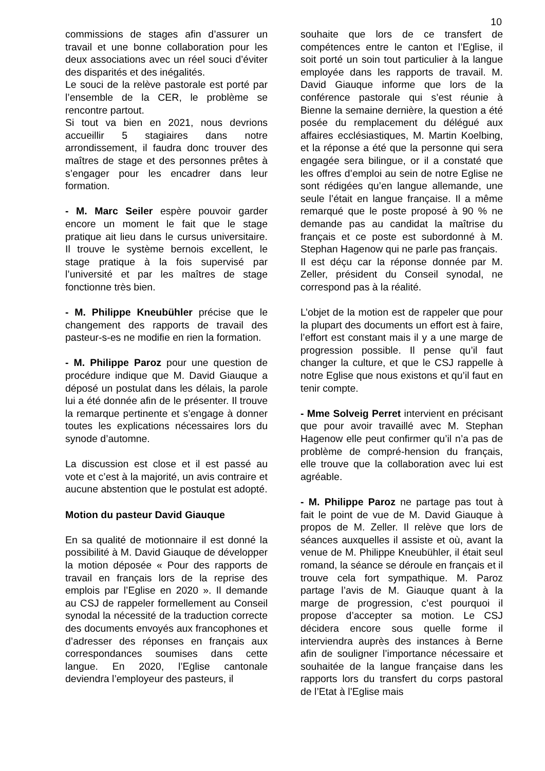10
commissions de stages afin d’assurer un travail et une bonne collaboration pour les deux associations avec un réel souci d’éviter des disparités et des inégalités.
Le souci de la relève pastorale est porté par l’ensemble de la CER, le problème se rencontre partout.
Si tout va bien en 2021, nous devrions accueillir 5 stagiaires dans notre arrondissement, il faudra donc trouver des maîtres de stage et des personnes prêtes à s’engager pour les encadrer dans leur formation.
- M. Marc Seiler espère pouvoir garder encore un moment le fait que le stage pratique ait lieu dans le cursus universitaire. Il trouve le système bernois excellent, le stage pratique à la fois supervisé par l’université et par les maîtres de stage fonctionne très bien.
- M. Philippe Kneubühler précise que le changement des rapports de travail des pasteur-s-es ne modifie en rien la formation.
- M. Philippe Paroz pour une question de procédure indique que M. David Giauque a déposé un postulat dans les délais, la parole lui a été donnée afin de le présenter. Il trouve la remarque pertinente et s’engage à donner toutes les explications nécessaires lors du synode d’automne.
La discussion est close et il est passé au vote et c’est à la majorité, un avis contraire et aucune abstention que le postulat est adopté.
Motion du pasteur David Giauque
En sa qualité de motionnaire il est donné la possibilité à M. David Giauque de développer la motion déposée « Pour des rapports de travail en français lors de la reprise des emplois par l’Eglise en 2020 ». Il demande au CSJ de rappeler formellement au Conseil synodal la nécessité de la traduction correcte des documents envoyés aux francophones et d’adresser des réponses en français aux correspondances soumises dans cette langue. En 2020, l’Eglise cantonale deviendra l’employeur des pasteurs, il
souhaite que lors de ce transfert de compétences entre le canton et l’Eglise, il soit porté un soin tout particulier à la langue employée dans les rapports de travail. M. David Giauque informe que lors de la conférence pastorale qui s’est réunie à Bienne la semaine dernière, la question a été posée du remplacement du délégué aux affaires ecclésiastiques, M. Martin Koelbing, et la réponse a été que la personne qui sera engagée sera bilingue, or il a constaté que les offres d’emploi au sein de notre Eglise ne sont rédigées qu’en langue allemande, une seule l’était en langue française. Il a même remarqué que le poste proposé à 90 % ne demande pas au candidat la maîtrise du français et ce poste est subordonné à M. Stephan Hagenow qui ne parle pas français.
Il est déçu car la réponse donnée par M. Zeller, président du Conseil synodal, ne correspond pas à la réalité.
L’objet de la motion est de rappeler que pour la plupart des documents un effort est à faire, l’effort est constant mais il y a une marge de progression possible. Il pense qu’il faut changer la culture, et que le CSJ rappelle à notre Eglise que nous existons et qu’il faut en tenir compte.
- Mme Solveig Perret intervient en précisant que pour avoir travaillé avec M. Stephan Hagenow elle peut confirmer qu’il n’a pas de problème de compré-hension du français, elle trouve que la collaboration avec lui est agréable.
- M. Philippe Paroz ne partage pas tout à fait le point de vue de M. David Giauque à propos de M. Zeller. Il relève que lors de séances auxquelles il assiste et où, avant la venue de M. Philippe Kneubühler, il était seul romand, la séance se déroule en français et il trouve cela fort sympathique. M. Paroz partage l’avis de M. Giauque quant à la marge de progression, c’est pourquoi il propose d’accepter sa motion. Le CSJ décidera encore sous quelle forme il interviendra auprès des instances à Berne afin de souligner l’importance nécessaire et souhaitée de la langue française dans les rapports lors du transfert du corps pastoral de l’Etat à l’Eglise mais